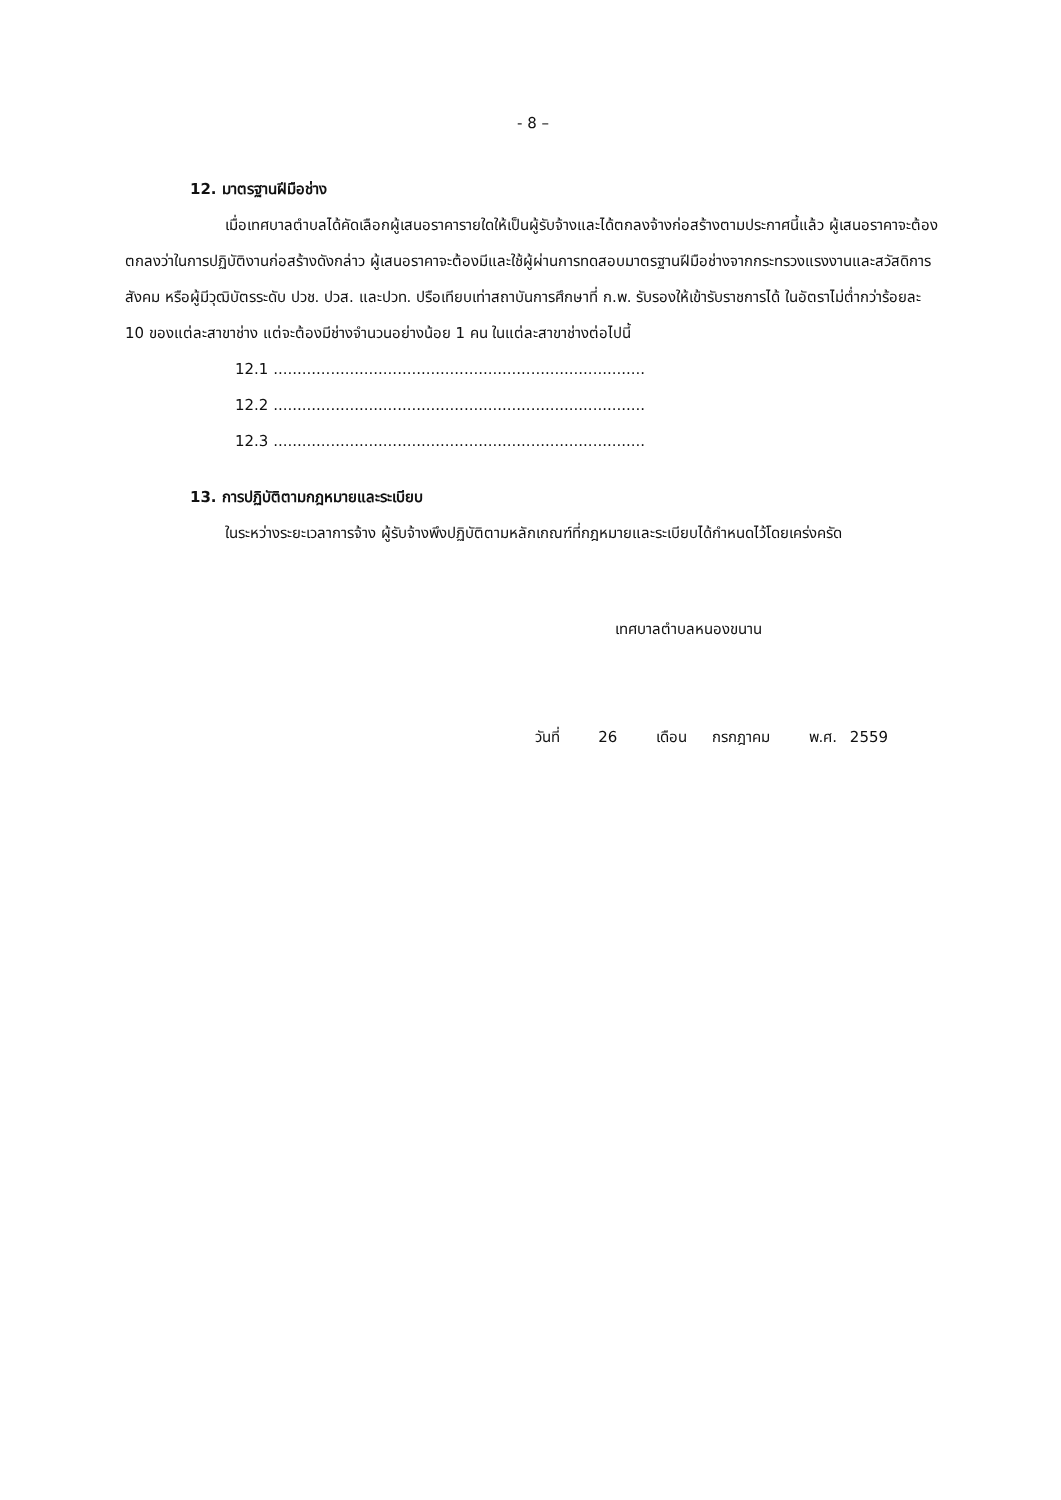- 8 –
12. มาตรฐานฝีมือช่าง
เมื่อเทศบาลตำบลได้คัดเลือกผู้เสนอราคารายใดให้เป็นผู้รับจ้างและได้ตกลงจ้างก่อสร้างตามประกาศนี้แล้ว ผู้เสนอราคาจะต้องตกลงว่าในการปฏิบัติงานก่อสร้างดังกล่าว ผู้เสนอราคาจะต้องมีและใช้ผู้ผ่านการทดสอบมาตรฐานฝีมือช่างจากกระทรวงแรงงานและสวัสดิการสังคม หรือผู้มีวุฒิบัตรระดับ ปวช. ปวส. และปวท. ปรือเทียบเท่าสถาบันการศึกษาที่ ก.พ. รับรองให้เข้ารับราชการได้ ในอัตราไม่ต่ำกว่าร้อยละ 10 ของแต่ละสาขาช่าง แต่จะต้องมีช่างจำนวนอย่างน้อย 1 คน ในแต่ละสาขาช่างต่อไปนี้
12.1 ..............................................................................
12.2 ..............................................................................
12.3 ..............................................................................
13. การปฏิบัติตามกฎหมายและระเบียบ
ในระหว่างระยะเวลาการจ้าง ผู้รับจ้างพึงปฏิบัติตามหลักเกณฑ์ที่กฎหมายและระเบียบได้กำหนดไว้โดยเคร่งครัด
เทศบาลตำบลหนองขนาน
วันที่ 26 เดือน กรกฎาคม พ.ศ. 2559